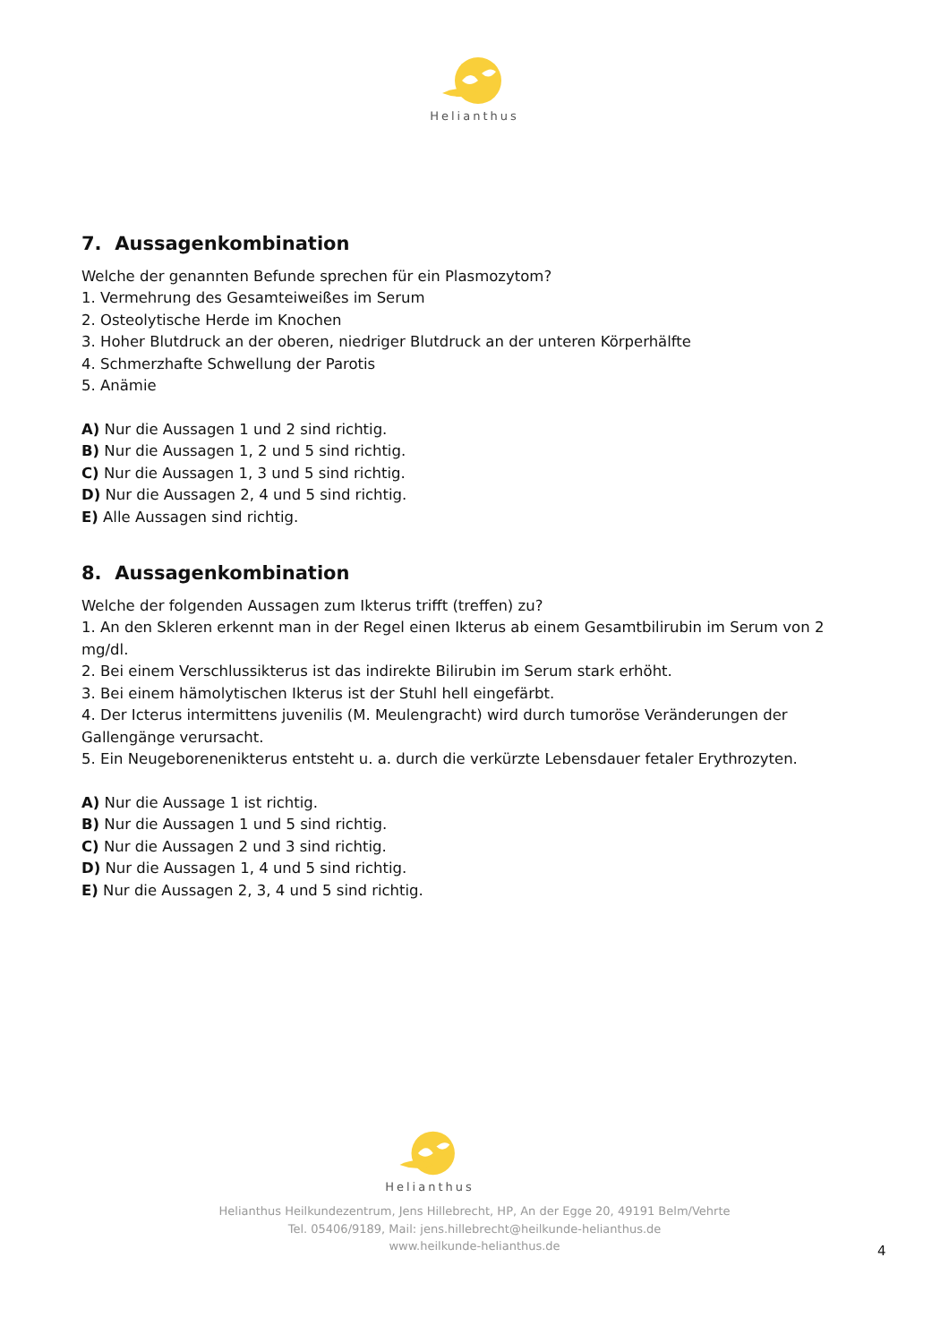Helianthus
7. Aussagenkombination
Welche der genannten Befunde sprechen für ein Plasmozytom?
1. Vermehrung des Gesamteiweißes im Serum
2. Osteolytische Herde im Knochen
3. Hoher Blutdruck an der oberen, niedriger Blutdruck an der unteren Körperhälfte
4. Schmerzhafte Schwellung der Parotis
5. Anämie
A) Nur die Aussagen 1 und 2 sind richtig.
B) Nur die Aussagen 1, 2 und 5 sind richtig.
C) Nur die Aussagen 1, 3 und 5 sind richtig.
D) Nur die Aussagen 2, 4 und 5 sind richtig.
E) Alle Aussagen sind richtig.
8. Aussagenkombination
Welche der folgenden Aussagen zum Ikterus trifft (treffen) zu?
1. An den Skleren erkennt man in der Regel einen Ikterus ab einem Gesamtbilirubin im Serum von 2 mg/dl.
2. Bei einem Verschlussikterus ist das indirekte Bilirubin im Serum stark erhöht.
3. Bei einem hämolytischen Ikterus ist der Stuhl hell eingefärbt.
4. Der Icterus intermittens juvenilis (M. Meulengracht) wird durch tumoröse Veränderungen der Gallengänge verursacht.
5. Ein Neugeborenenikterus entsteht u. a. durch die verkürzte Lebensdauer fetaler Erythrozyten.
A) Nur die Aussage 1 ist richtig.
B) Nur die Aussagen 1 und 5 sind richtig.
C) Nur die Aussagen 2 und 3 sind richtig.
D) Nur die Aussagen 1, 4 und 5 sind richtig.
E) Nur die Aussagen 2, 3, 4 und 5 sind richtig.
Helianthus
Helianthus Heilkundezentrum, Jens Hillebrecht, HP, An der Egge 20, 49191 Belm/Vehrte
Tel. 05406/9189, Mail: jens.hillebrecht@heilkunde-helianthus.de
www.heilkunde-helianthus.de
4